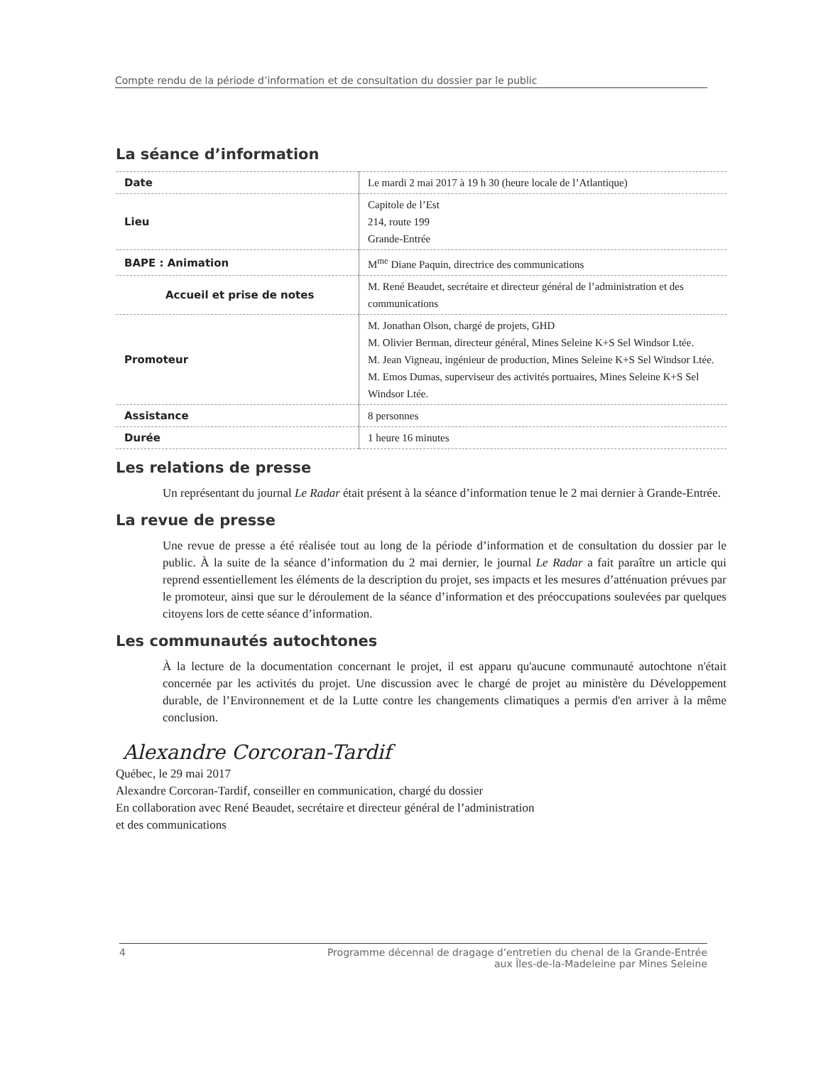Compte rendu de la période d’information et de consultation du dossier par le public
La séance d’information
| Date | Le mardi 2 mai 2017 à 19 h 30 (heure locale de l’Atlantique) |
| Lieu | Capitole de l’Est 214, route 199 Grande-Entrée |
| BAPE : Animation | M<sup>me</sup> Diane Paquin, directrice des communications |
| Accueil et prise de notes | M. René Beaudet, secrétaire et directeur général de l’administration et des communications |
| Promoteur | M. Jonathan Olson, chargé de projets, GHD M. Olivier Berman, directeur général, Mines Seleine K+S Sel Windsor Ltée. M. Jean Vigneau, ingénieur de production, Mines Seleine K+S Sel Windsor Ltée. M. Emos Dumas, superviseur des activités portuaires, Mines Seleine K+S Sel Windsor Ltée. |
| Assistance | 8 personnes |
| Durée | 1 heure 16 minutes |
Les relations de presse
Un représentant du journal Le Radar était présent à la séance d’information tenue le 2 mai dernier à Grande-Entrée.
La revue de presse
Une revue de presse a été réalisée tout au long de la période d’information et de consultation du dossier par le public. À la suite de la séance d’information du 2 mai dernier, le journal Le Radar a fait paraître un article qui reprend essentiellement les éléments de la description du projet, ses impacts et les mesures d’atténuation prévues par le promoteur, ainsi que sur le déroulement de la séance d’information et des préoccupations soulevées par quelques citoyens lors de cette séance d’information.
Les communautés autochtones
À la lecture de la documentation concernant le projet, il est apparu qu'aucune communauté autochtone n'était concernée par les activités du projet. Une discussion avec le chargé de projet au ministère du Développement durable, de l’Environnement et de la Lutte contre les changements climatiques a permis d'en arriver à la même conclusion.
Alexandre Corcoran-Tardif
Québec, le 29 mai 2017
Alexandre Corcoran-Tardif, conseiller en communication, chargé du dossier
En collaboration avec René Beaudet, secrétaire et directeur général de l’administration
et des communications
4 Programme décennal de dragage d’entretien du chenal de la Grande-Entrée
aux Îles-de-la-Madeleine par Mines Seleine